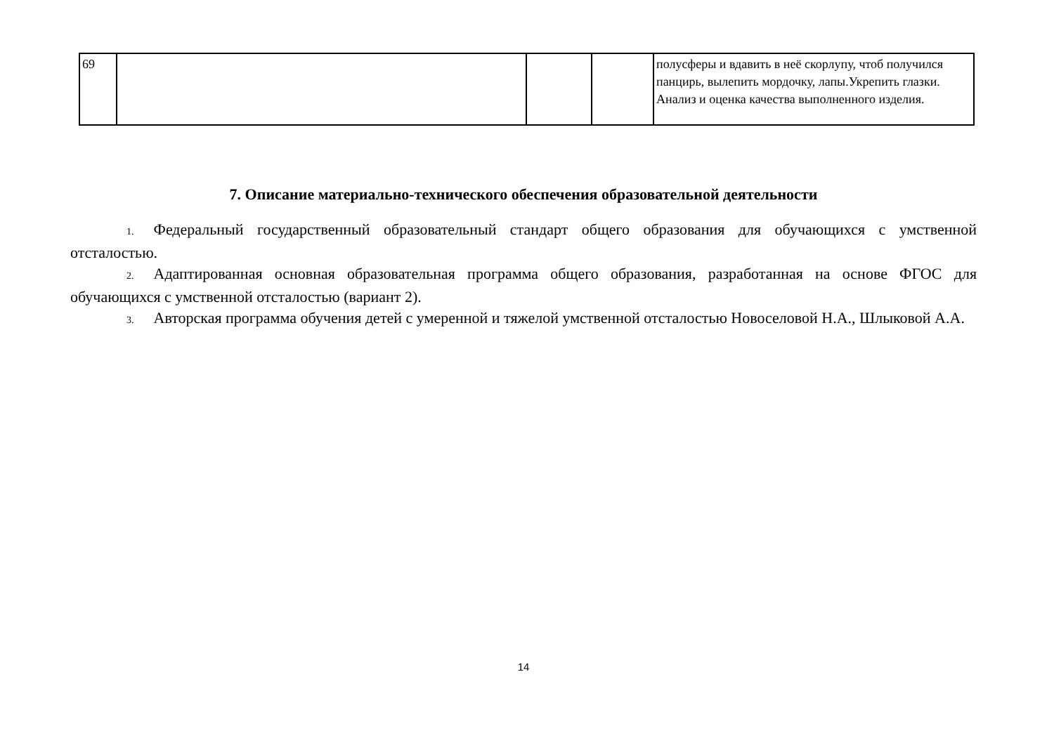| 69 | | | | полусферы и вдавить в неё скорлупу, чтоб получился панцирь, вылепить мордочку, лапы.Укрепить глазки. Анализ и оценка качества выполненного изделия. |
7. Описание материально-технического обеспечения образовательной деятельности
1. Федеральный государственный образовательный стандарт общего образования для обучающихся с умственной отсталостью.
2. Адаптированная основная образовательная программа общего образования, разработанная на основе ФГОС для обучающихся с умственной отсталостью (вариант 2).
3. Авторская программа обучения детей с умеренной и тяжелой умственной отсталостью Новоселовой Н.А., Шлыковой А.А.
14